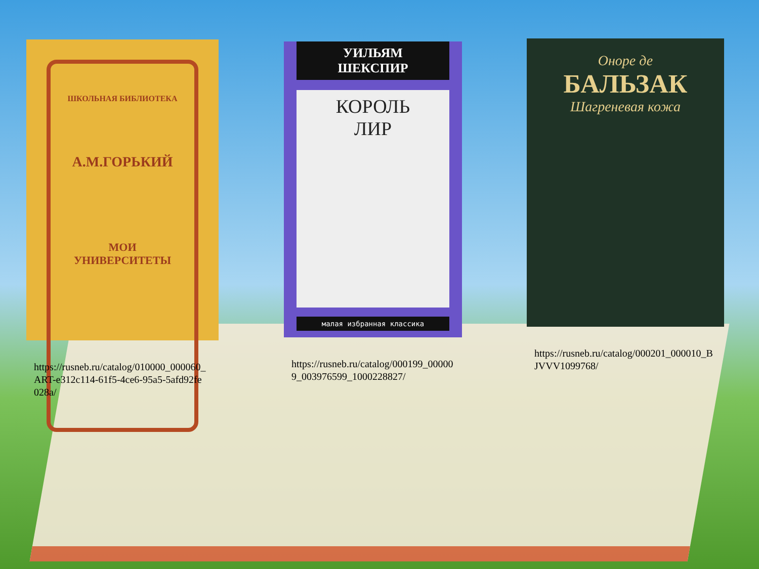ШКОЛЬНАЯ БИБЛИОТЕКА
А.М.ГОРЬКИЙ
МОИ
УНИВЕРСИТЕТЫ
https://rusneb.ru/catalog/010000_000060_ART-e312c114-61f5-4ce6-95a5-5afd92fe028a/
УИЛЬЯМ
ШЕКСПИР
КОРОЛЬ
ЛИР
малая избранная классика
https://rusneb.ru/catalog/000199_000009_003976599_1000228827/
Оноре де
БАЛЬЗАК
Шагреневая кожа
https://rusneb.ru/catalog/000201_000010_BJVVV1099768/